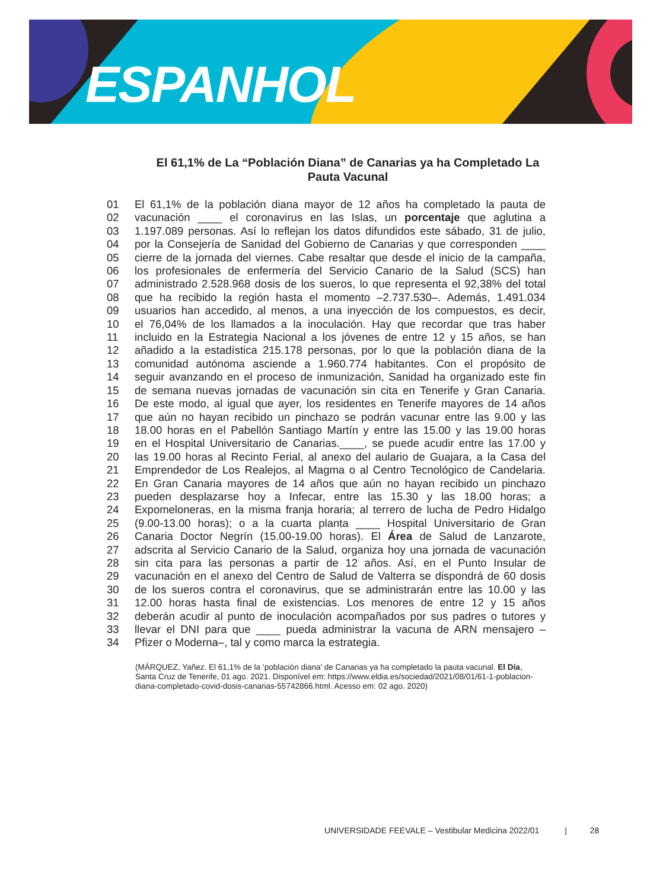ESPANHOL
El 61,1% de La “Población Diana” de Canarias ya ha Completado La Pauta Vacunal
01 El 61,1% de la población diana mayor de 12 años ha completado la pauta de
02 vacunación ____ el coronavirus en las Islas, un porcentaje que aglutina a
03 1.197.089 personas. Así lo reflejan los datos difundidos este sábado, 31 de julio,
04 por la Consejería de Sanidad del Gobierno de Canarias y que corresponden ____
05 cierre de la jornada del viernes. Cabe resaltar que desde el inicio de la campaña,
06 los profesionales de enfermería del Servicio Canario de la Salud (SCS) han
07 administrado 2.528.968 dosis de los sueros, lo que representa el 92,38% del total
08 que ha recibido la región hasta el momento –2.737.530–. Además, 1.491.034
09 usuarios han accedido, al menos, a una inyección de los compuestos, es decir,
10 el 76,04% de los llamados a la inoculación. Hay que recordar que tras haber
11 incluido en la Estrategia Nacional a los jóvenes de entre 12 y 15 años, se han
12 añadido a la estadística 215.178 personas, por lo que la población diana de la
13 comunidad autónoma asciende a 1.960.774 habitantes. Con el propósito de
14 seguir avanzando en el proceso de inmunización, Sanidad ha organizado este fin
15 de semana nuevas jornadas de vacunación sin cita en Tenerife y Gran Canaria.
16 De este modo, al igual que ayer, los residentes en Tenerife mayores de 14 años
17 que aún no hayan recibido un pinchazo se podrán vacunar entre las 9.00 y las
18 18.00 horas en el Pabellón Santiago Martín y entre las 15.00 y las 19.00 horas
19 en el Hospital Universitario de Canarias.____, se puede acudir entre las 17.00 y
20 las 19.00 horas al Recinto Ferial, al anexo del aulario de Guajara, a la Casa del
21 Emprendedor de Los Realejos, al Magma o al Centro Tecnológico de Candelaria.
22 En Gran Canaria mayores de 14 años que aún no hayan recibido un pinchazo
23 pueden desplazarse hoy a Infecar, entre las 15.30 y las 18.00 horas; a
24 Expomeloneras, en la misma franja horaria; al terrero de lucha de Pedro Hidalgo
25 (9.00-13.00 horas); o a la cuarta planta ____ Hospital Universitario de Gran
26 Canaria Doctor Negrín (15.00-19.00 horas). El Área de Salud de Lanzarote,
27 adscrita al Servicio Canario de la Salud, organiza hoy una jornada de vacunación
28 sin cita para las personas a partir de 12 años. Así, en el Punto Insular de
29 vacunación en el anexo del Centro de Salud de Valterra se dispondrá de 60 dosis
30 de los sueros contra el coronavirus, que se administrarán entre las 10.00 y las
31 12.00 horas hasta final de existencias. Los menores de entre 12 y 15 años
32 deberán acudir al punto de inoculación acompañados por sus padres o tutores y
33 llevar el DNI para que ____ pueda administrar la vacuna de ARN mensajero –
34 Pfizer o Moderna–, tal y como marca la estrategia.
(MÁRQUEZ, Yañez. El 61,1% de la ‘población diana’ de Canarias ya ha completado la pauta vacunal. El Día, Santa Cruz de Tenerife, 01 ago. 2021. Disponível em: https://www.eldia.es/sociedad/2021/08/01/61-1-poblacion-diana-completado-covid-dosis-canarias-55742866.html. Acesso em: 02 ago. 2020)
UNIVERSIDADE FEEVALE – Vestibular Medicina 2022/01 | 28